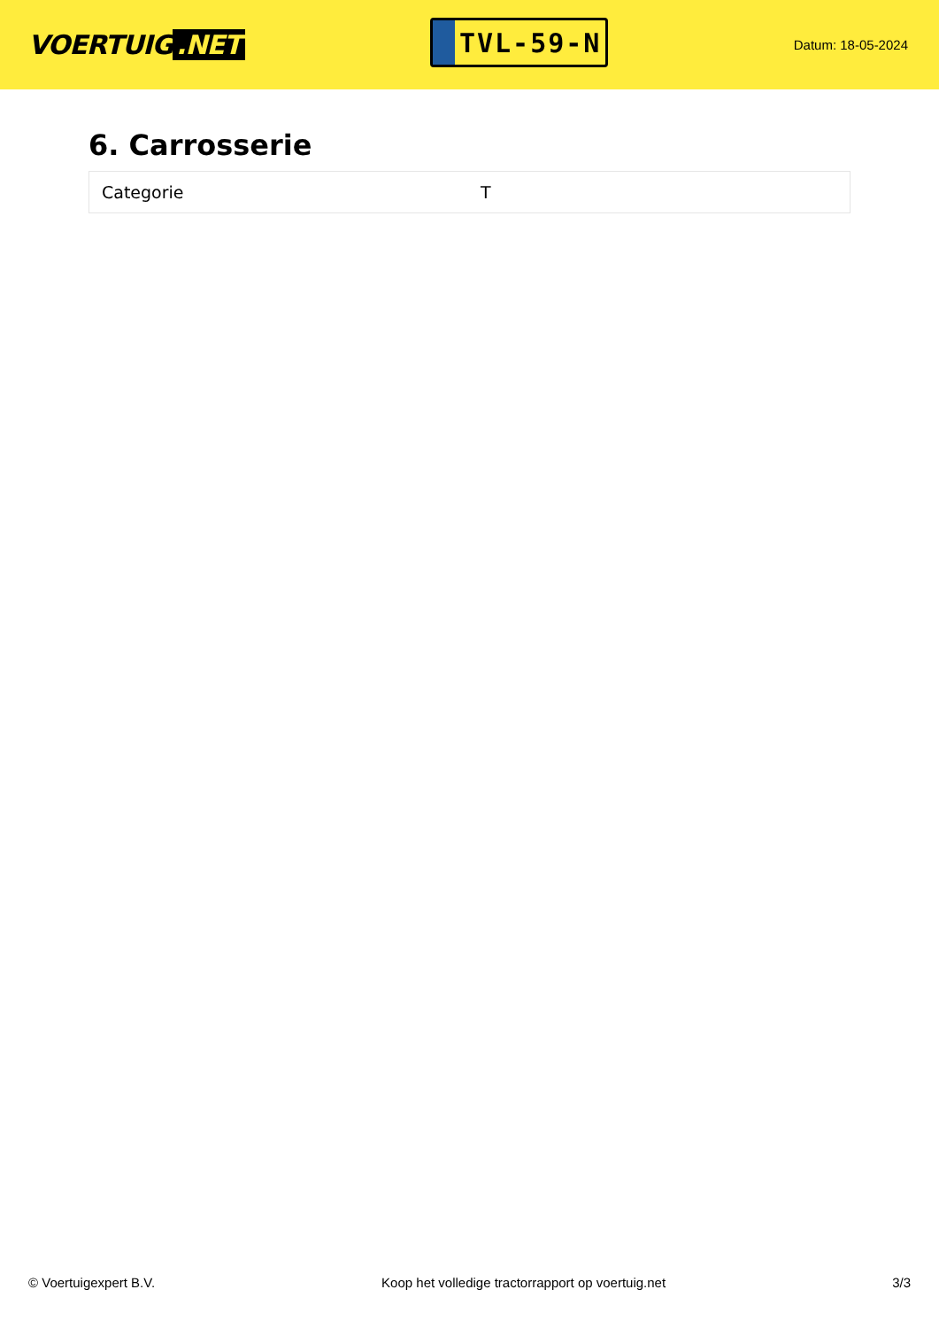VOERTUIG.NET
TVL-59-N
Datum: 18-05-2024
6. Carrosserie
| Categorie | T |
© Voertuigexpert B.V. Koop het volledige tractorrapport op voertuig.net 3/3